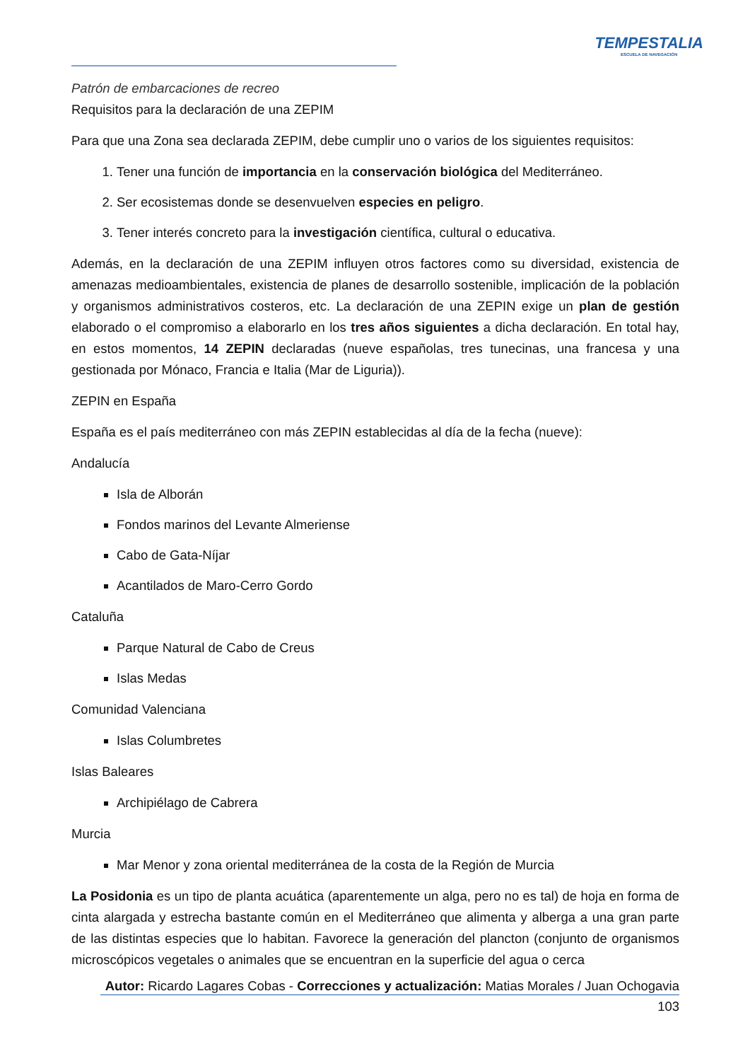TEMPESTALIA
ESCUELA DE NAVEGACIÓN
Patrón de embarcaciones de recreo
Requisitos para la declaración de una ZEPIM
Para que una Zona sea declarada ZEPIM, debe cumplir uno o varios de los siguientes requisitos:
1. Tener una función de importancia en la conservación biológica del Mediterráneo.
2. Ser ecosistemas donde se desenvuelven especies en peligro.
3. Tener interés concreto para la investigación científica, cultural o educativa.
Además, en la declaración de una ZEPIM influyen otros factores como su diversidad, existencia de amenazas medioambientales, existencia de planes de desarrollo sostenible, implicación de la población y organismos administrativos costeros, etc. La declaración de una ZEPIN exige un plan de gestión elaborado o el compromiso a elaborarlo en los tres años siguientes a dicha declaración. En total hay, en estos momentos, 14 ZEPIN declaradas (nueve españolas, tres tunecinas, una francesa y una gestionada por Mónaco, Francia e Italia (Mar de Liguria)).
ZEPIN en España
España es el país mediterráneo con más ZEPIN establecidas al día de la fecha (nueve):
Andalucía
Isla de Alborán
Fondos marinos del Levante Almeriense
Cabo de Gata-Níjar
Acantilados de Maro-Cerro Gordo
Cataluña
Parque Natural de Cabo de Creus
Islas Medas
Comunidad Valenciana
Islas Columbretes
Islas Baleares
Archipiélago de Cabrera
Murcia
Mar Menor y zona oriental mediterránea de la costa de la Región de Murcia
La Posidonia es un tipo de planta acuática (aparentemente un alga, pero no es tal) de hoja en forma de cinta alargada y estrecha bastante común en el Mediterráneo que alimenta y alberga a una gran parte de las distintas especies que lo habitan. Favorece la generación del plancton (conjunto de organismos microscópicos vegetales o animales que se encuentran en la superficie del agua o cerca
Autor: Ricardo Lagares Cobas - Correcciones y actualización: Matias Morales / Juan Ochogavia
103